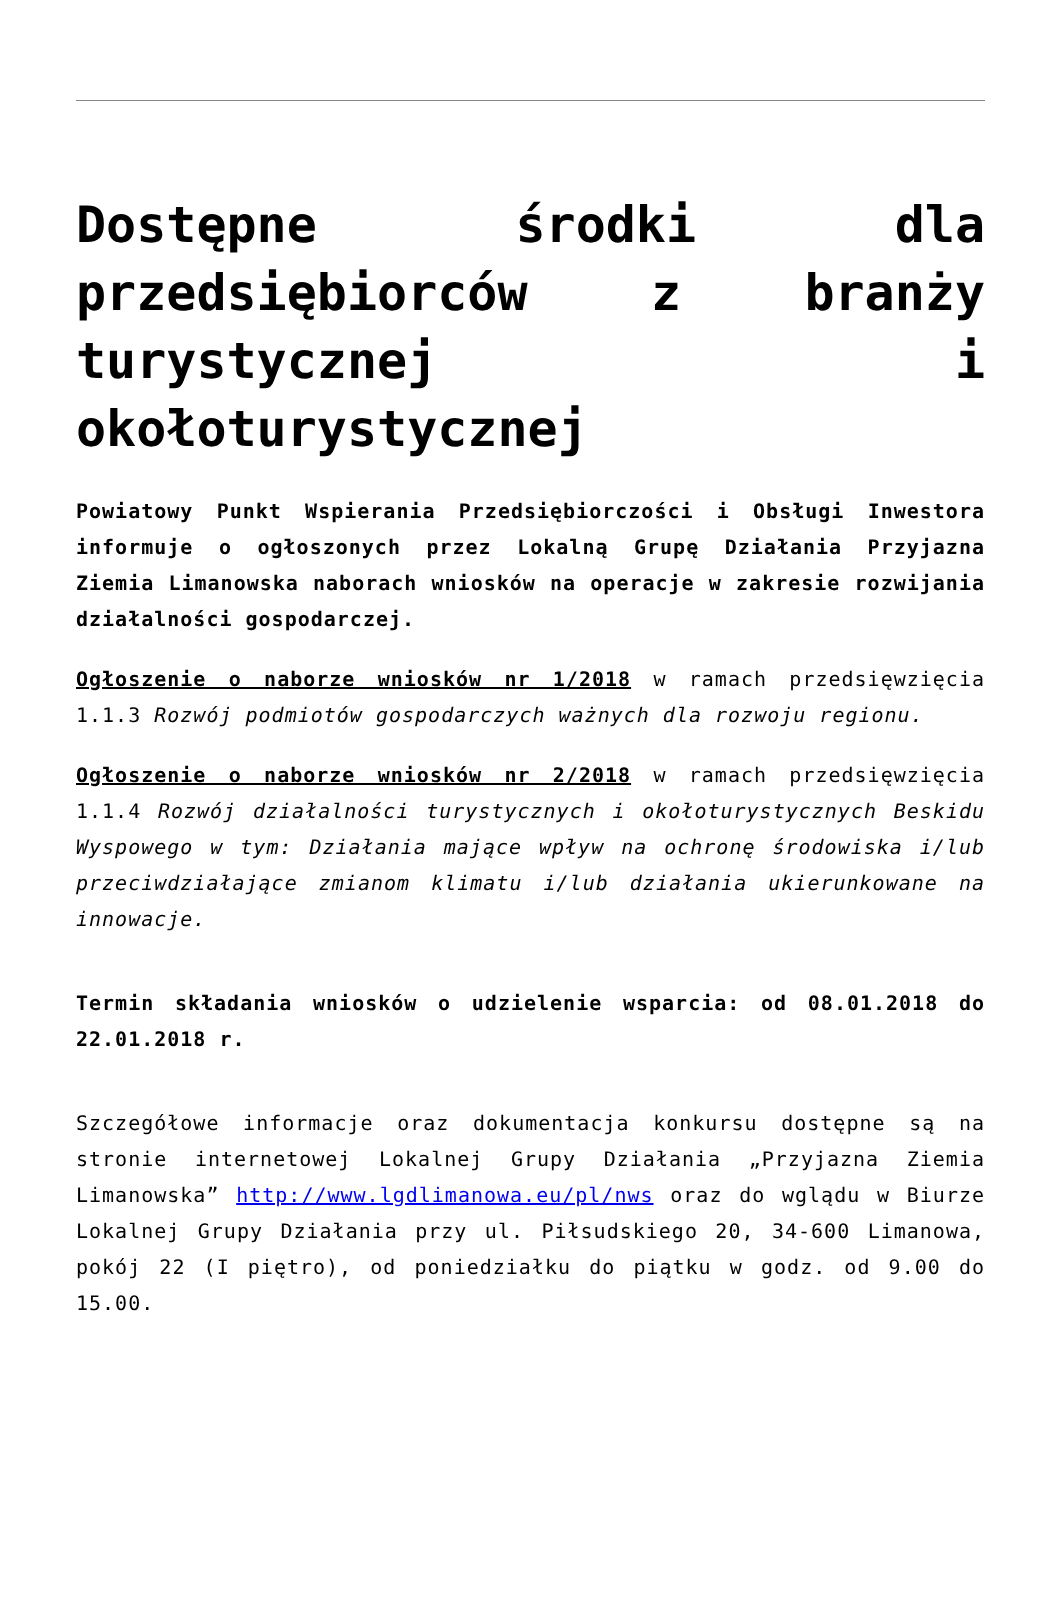Dostępne środki dla przedsiębiorców z branży turystycznej i okołoturystycznej
Powiatowy Punkt Wspierania Przedsiębiorczości i Obsługi Inwestora informuje o ogłoszonych przez Lokalną Grupę Działania Przyjazna Ziemia Limanowska naborach wniosków na operacje w zakresie rozwijania działalności gospodarczej.
Ogłoszenie o naborze wniosków nr 1/2018 w ramach przedsięwzięcia 1.1.3 Rozwój podmiotów gospodarczych ważnych dla rozwoju regionu.
Ogłoszenie o naborze wniosków nr 2/2018 w ramach przedsięwzięcia 1.1.4 Rozwój działalności turystycznych i okołoturystycznych Beskidu Wyspowego w tym: Działania mające wpływ na ochronę środowiska i/lub przeciwdziałające zmianom klimatu i/lub działania ukierunkowane na innowacje.
Termin składania wniosków o udzielenie wsparcia: od 08.01.2018 do 22.01.2018 r.
Szczegółowe informacje oraz dokumentacja konkursu dostępne są na stronie internetowej Lokalnej Grupy Działania „Przyjazna Ziemia Limanowska” http://www.lgdlimanowa.eu/pl/nws oraz do wglądu w Biurze Lokalnej Grupy Działania przy ul. Piłsudskiego 20, 34-600 Limanowa, pokój 22 (I piętro), od poniedziałku do piątku w godz. od 9.00 do 15.00.